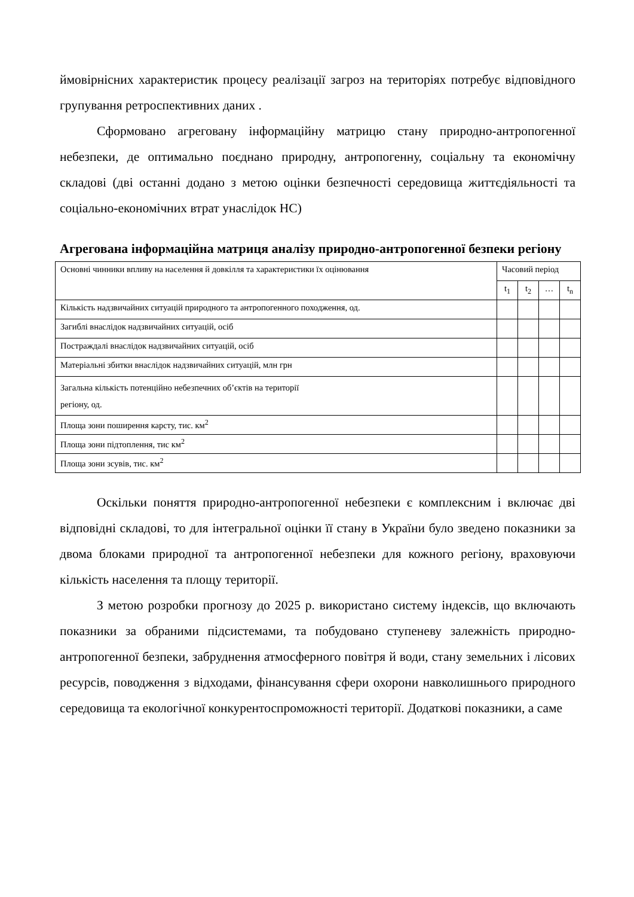ймовірнісних характеристик процесу реалізації загроз на територіях потребує відповідного групування ретроспективних даних .
Сформовано агреговану інформаційну матрицю стану природно-антропогенної небезпеки, де оптимально поєднано природну, антропогенну, соціальну та економічну складові (дві останні додано з метою оцінки безпечності середовища життєдіяльності та соціально-економічних втрат унаслідок НС)
Агрегована інформаційна матриця аналізу природно-антропогенної безпеки регіону
| Основні чинники впливу на населення й довкілля та характеристики їх оцінювання | Часовий період | | | |
| --- | --- | --- | --- | --- |
| | t<sub>1</sub> | t<sub>2</sub> | … | t<sub>n</sub> |
| Кількість надзвичайних ситуацій природного та антропогенного походження, од. | | | | |
| Загиблі внаслідок надзвичайних ситуацій, осіб | | | | |
| Постраждалі внаслідок надзвичайних ситуацій, осіб | | | | |
| Матеріальні збитки внаслідок надзвичайних ситуацій, млн грн | | | | |
| Загальна кількість потенційно небезпечних об’єктів на території регіону, од. | | | | |
| Площа зони поширення карсту, тис. км<sup>2</sup> | | | | |
| Площа зони підтоплення, тис км<sup>2</sup> | | | | |
| Площа зони зсувів, тис. км<sup>2</sup> | | | | |
Оскільки поняття природно-антропогенної небезпеки є комплексним і включає дві відповідні складові, то для інтегральної оцінки її стану в України було зведено показники за двома блоками природної та антропогенної небезпеки для кожного регіону, враховуючи кількість населення та площу території.
З метою розробки прогнозу до 2025 р. використано систему індексів, що включають показники за обраними підсистемами, та побудовано ступеневу залежність природно-антропогенної безпеки, забруднення атмосферного повітря й води, стану земельних і лісових ресурсів, поводження з відходами, фінансування сфери охорони навколишнього природного середовища та екологічної конкурентоспроможності території. Додаткові показники, а саме